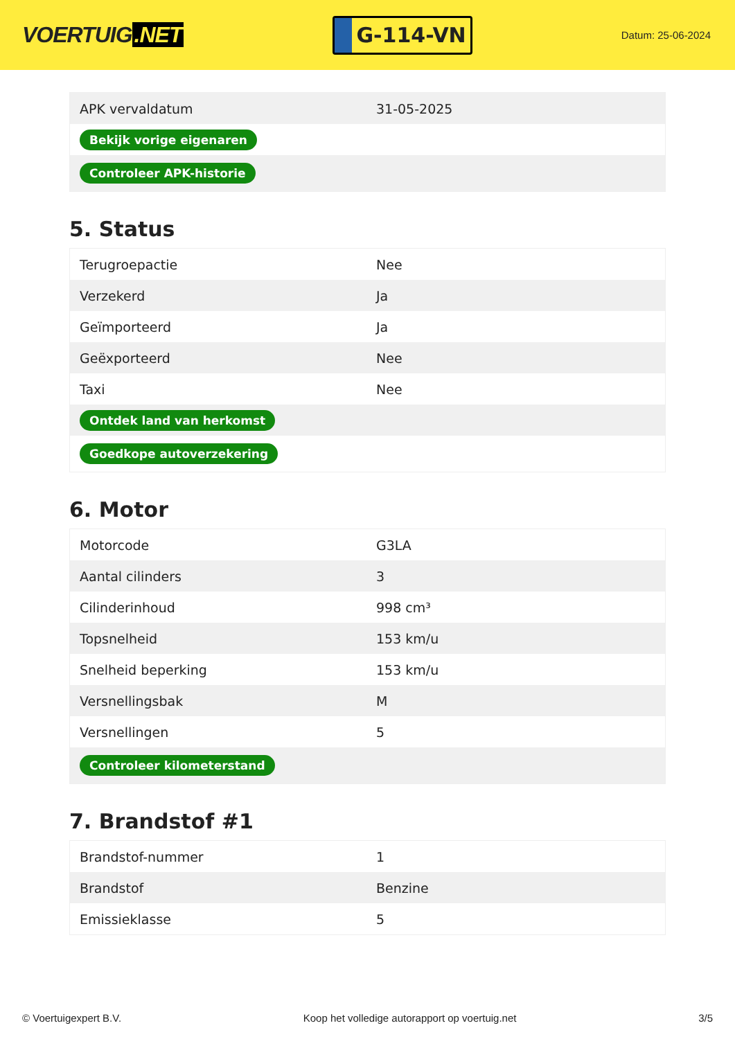VOERTUIG.NET
G-114-VN
Datum: 25-06-2024
| APK vervaldatum | 31-05-2025 |
| Bekijk vorige eigenaren | |
| Controleer APK-historie | |
5. Status
| Terugroepactie | Nee |
| Verzekerd | Ja |
| Geïmporteerd | Ja |
| Geëxporteerd | Nee |
| Taxi | Nee |
| Ontdek land van herkomst | |
| Goedkope autoverzekering | |
6. Motor
| Motorcode | G3LA |
| Aantal cilinders | 3 |
| Cilinderinhoud | 998 cm³ |
| Topsnelheid | 153 km/u |
| Snelheid beperking | 153 km/u |
| Versnellingsbak | M |
| Versnellingen | 5 |
| Controleer kilometerstand | |
7. Brandstof #1
| Brandstof-nummer | 1 |
| Brandstof | Benzine |
| Emissieklasse | 5 |
© Voertuigexpert B.V. Koop het volledige autorapport op voertuig.net 3/5